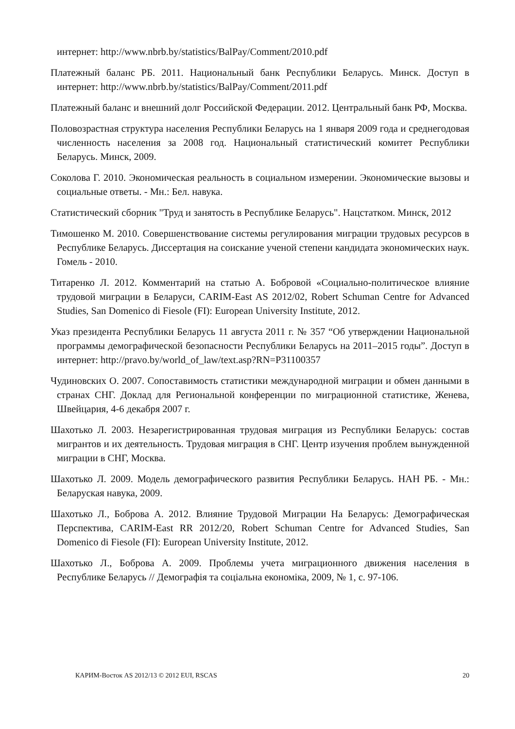интернет: http://www.nbrb.by/statistics/BalPay/Comment/2010.pdf
Платежный баланс РБ. 2011. Национальный банк Республики Беларусь. Минск. Доступ в интернет: http://www.nbrb.by/statistics/BalPay/Comment/2011.pdf
Платежный баланс и внешний долг Российской Федерации. 2012. Центральный банк РФ, Москва.
Половозрастная структура населения Республики Беларусь на 1 января 2009 года и среднегодовая численность населения за 2008 год. Национальный статистический комитет Республики Беларусь. Минск, 2009.
Соколова Г. 2010. Экономическая реальность в социальном измерении. Экономические вызовы и социальные ответы. - Мн.: Бел. навука.
Статистический сборник "Труд и занятость в Республике Беларусь". Нацстатком. Минск, 2012
Тимошенко М. 2010. Совершенствование системы регулирования миграции трудовых ресурсов в Республике Беларусь. Диссертация на соискание ученой степени кандидата экономических наук. Гомель - 2010.
Титаренко Л. 2012. Комментарий на статью А. Бобровой «Социально-политическое влияние трудовой миграции в Беларуси, CARIM-East AS 2012/02, Robert Schuman Centre for Advanced Studies, San Domenico di Fiesole (FI): European University Institute, 2012.
Указ президента Республики Беларусь 11 августа 2011 г. № 357 “Об утверждении Национальной программы демографической безопасности Республики Беларусь на 2011–2015 годы”. Доступ в интернет: http://pravo.by/world_of_law/text.asp?RN=P31100357
Чудиновских О. 2007. Сопоставимость статистики международной миграции и обмен данными в странах СНГ. Доклад для Региональной конференции по миграционной статистике, Женева, Швейцария, 4-6 декабря 2007 г.
Шахотько Л. 2003. Незарегистрированная трудовая миграция из Республики Беларусь: состав мигрантов и их деятельность. Трудовая миграция в СНГ. Центр изучения проблем вынужденной миграции в СНГ, Москва.
Шахотько Л. 2009. Модель демографического развития Республики Беларусь. НАН РБ. - Мн.: Беларуская навука, 2009.
Шахотько Л., Боброва А. 2012. Влияние Трудовой Миграции На Беларусь: Демографическая Перспектива, CARIM-East RR 2012/20, Robert Schuman Centre for Advanced Studies, San Domenico di Fiesole (FI): European University Institute, 2012.
Шахотько Л., Боброва А. 2009. Проблемы учета миграционного движения населения в Республике Беларусь // Демографія та соціальна економіка, 2009, № 1, с. 97-106.
КАРИМ-Восток AS 2012/13 © 2012 EUI, RSCAS 20